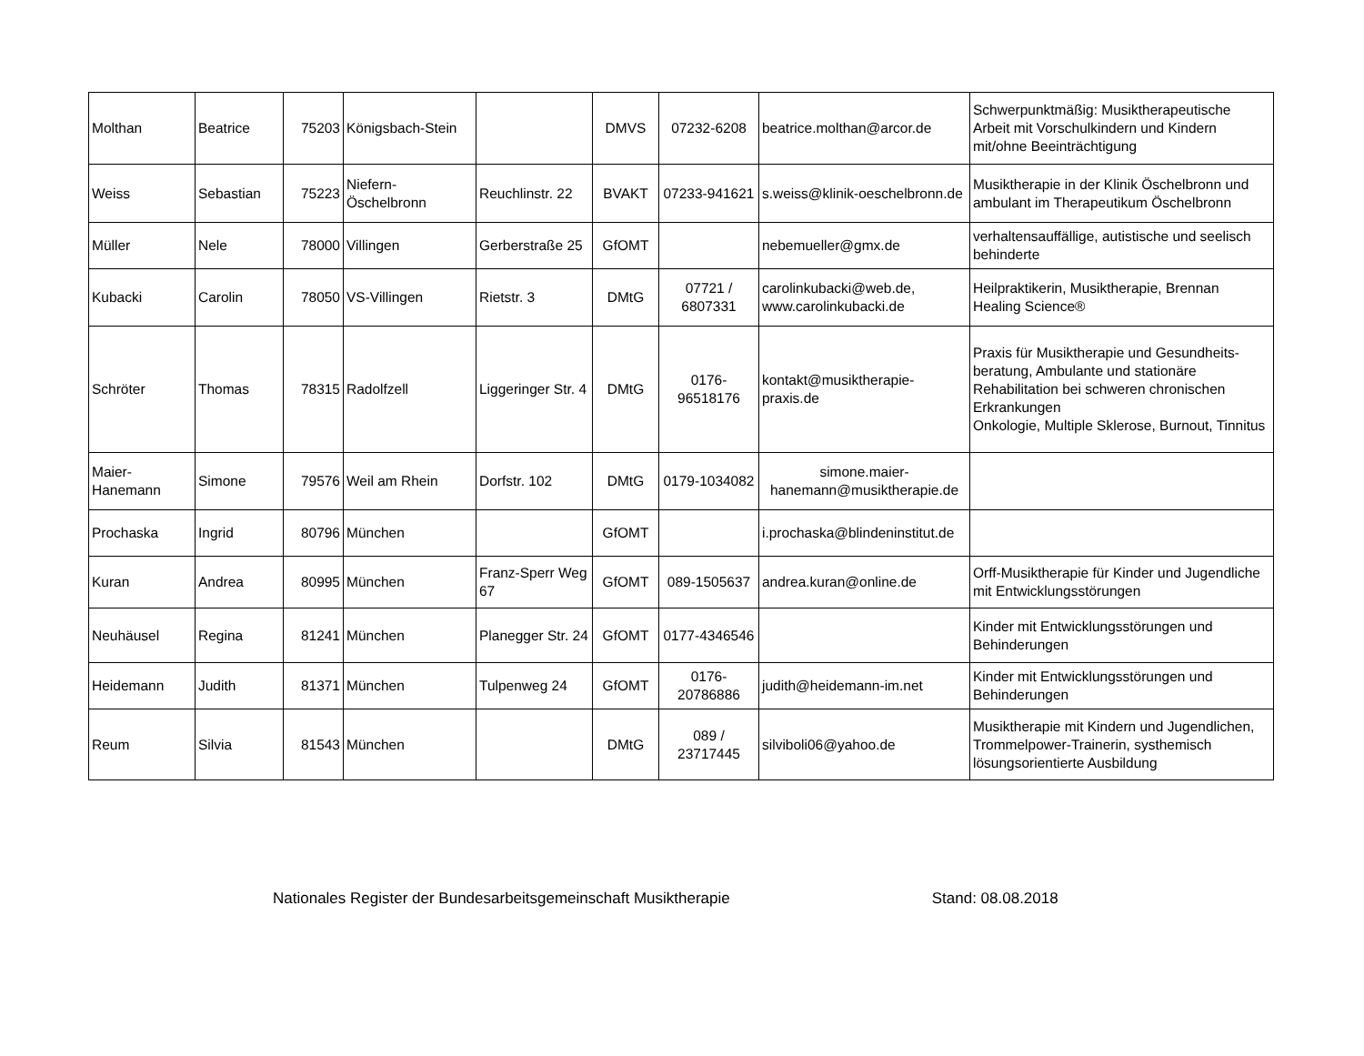| Molthan | Beatrice | 75203 | Königsbach-Stein | | DMVS | 07232-6208 | beatrice.molthan@arcor.de | Schwerpunktmäßig: Musiktherapeutische Arbeit mit Vorschulkindern und Kindern mit/ohne Beeinträchtigung |
| Weiss | Sebastian | 75223 | Niefern-Öschelbronn | Reuchlinstr. 22 | BVAKT | 07233-941621 | s.weiss@klinik-oeschelbronn.de | Musiktherapie in der Klinik Öschelbronn und ambulant im Therapeutikum Öschelbronn |
| Müller | Nele | 78000 | Villingen | Gerberstraße 25 | GfOMT | | nebemueller@gmx.de | verhaltensauffällige, autistische und seelisch behinderte |
| Kubacki | Carolin | 78050 | VS-Villingen | Rietstr. 3 | DMtG | 07721 / 6807331 | carolinkubacki@web.de, www.carolinkubacki.de | Heilpraktikerin, Musiktherapie, Brennan Healing Science® |
| Schröter | Thomas | 78315 | Radolfzell | Liggeringer Str. 4 | DMtG | 0176-96518176 | kontakt@musiktherapie-praxis.de | Praxis für Musiktherapie und Gesundheits-beratung, Ambulante und stationäre Rehabilitation bei schweren chronischen Erkrankungen Onkologie, Multiple Sklerose, Burnout, Tinnitus |
| Maier-Hanemann | Simone | 79576 | Weil am Rhein | Dorfstr. 102 | DMtG | 0179-1034082 | simone.maier-hanemann@musiktherapie.de | |
| Prochaska | Ingrid | 80796 | München | | GfOMT | | i.prochaska@blindeninstitut.de | |
| Kuran | Andrea | 80995 | München | Franz-Sperr Weg 67 | GfOMT | 089-1505637 | andrea.kuran@online.de | Orff-Musiktherapie für Kinder und Jugendliche mit Entwicklungsstörungen |
| Neuhäusel | Regina | 81241 | München | Planegger Str. 24 | GfOMT | 0177-4346546 | | Kinder mit Entwicklungsstörungen und Behinderungen |
| Heidemann | Judith | 81371 | München | Tulpenweg 24 | GfOMT | 0176-20786886 | judith@heidemann-im.net | Kinder mit Entwicklungsstörungen und Behinderungen |
| Reum | Silvia | 81543 | München | | DMtG | 089 / 23717445 | silviboli06@yahoo.de | Musiktherapie mit Kindern und Jugendlichen, Trommelpower-Trainerin, systhemisch lösungsorientierte Ausbildung |
Nationales Register der Bundesarbeitsgemeinschaft Musiktherapie Stand: 08.08.2018